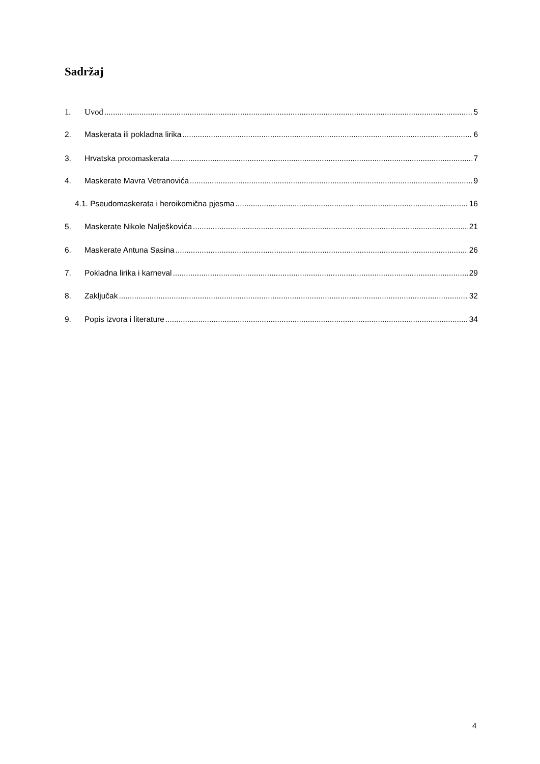Sadržaj
1. Uvod 5
2. Maskerata ili pokladna lirika 6
3. Hrvatska protomaskerata 7
4. Maskerate Mavra Vetranovića 9
4.1. Pseudomaskerata i heroikomična pjesma 16
5. Maskerate Nikole Nalješkovića 21
6. Maskerate Antuna Sasina 26
7. Pokladna lirika i karneval 29
8. Zaključak 32
9. Popis izvora i literature 34
4